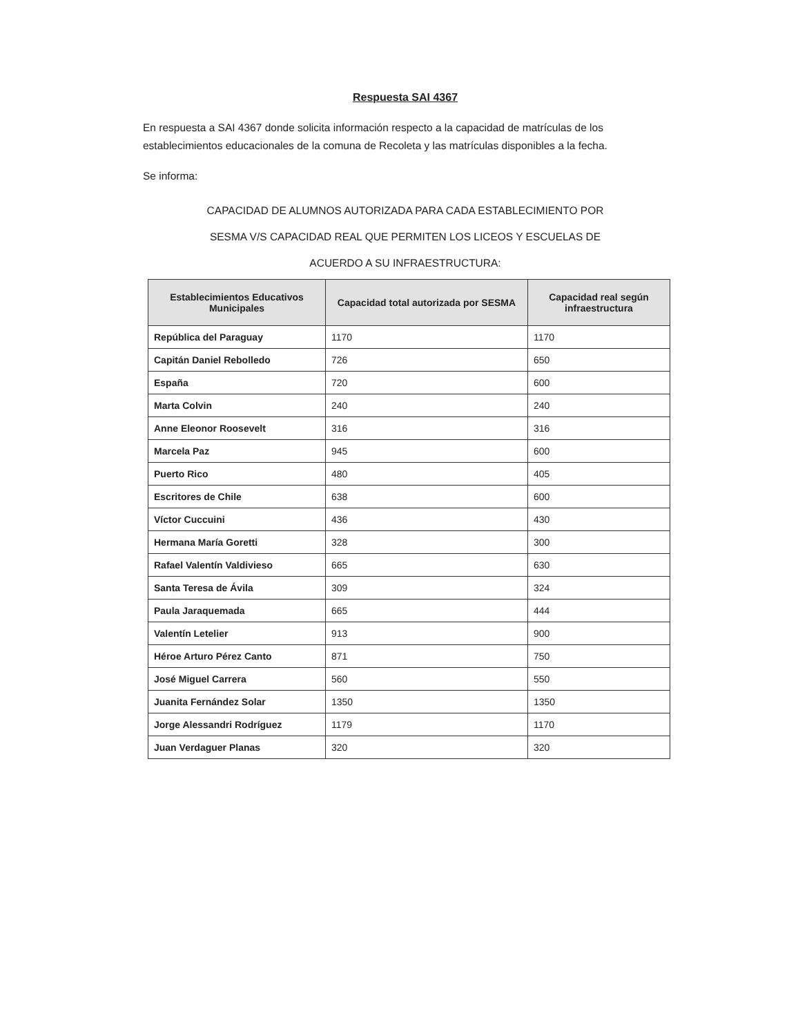Respuesta SAI 4367
En respuesta a SAI 4367 donde solicita información respecto a la capacidad de matrículas de los establecimientos educacionales de la comuna de Recoleta y las matrículas disponibles a la fecha.
Se informa:
CAPACIDAD DE ALUMNOS AUTORIZADA PARA CADA ESTABLECIMIENTO POR
SESMA V/S CAPACIDAD REAL QUE PERMITEN LOS LICEOS Y ESCUELAS DE
ACUERDO A SU INFRAESTRUCTURA:
| Establecimientos Educativos Municipales | Capacidad total autorizada por SESMA | Capacidad real según infraestructura |
| --- | --- | --- |
| República del Paraguay | 1170 | 1170 |
| Capitán Daniel Rebolledo | 726 | 650 |
| España | 720 | 600 |
| Marta Colvin | 240 | 240 |
| Anne Eleonor Roosevelt | 316 | 316 |
| Marcela Paz | 945 | 600 |
| Puerto Rico | 480 | 405 |
| Escritores de Chile | 638 | 600 |
| Víctor Cuccuini | 436 | 430 |
| Hermana María Goretti | 328 | 300 |
| Rafael Valentín Valdivieso | 665 | 630 |
| Santa Teresa de Ávila | 309 | 324 |
| Paula Jaraquemada | 665 | 444 |
| Valentín Letelier | 913 | 900 |
| Héroe Arturo Pérez Canto | 871 | 750 |
| José Miguel Carrera | 560 | 550 |
| Juanita Fernández Solar | 1350 | 1350 |
| Jorge Alessandri Rodríguez | 1179 | 1170 |
| Juan Verdaguer Planas | 320 | 320 |